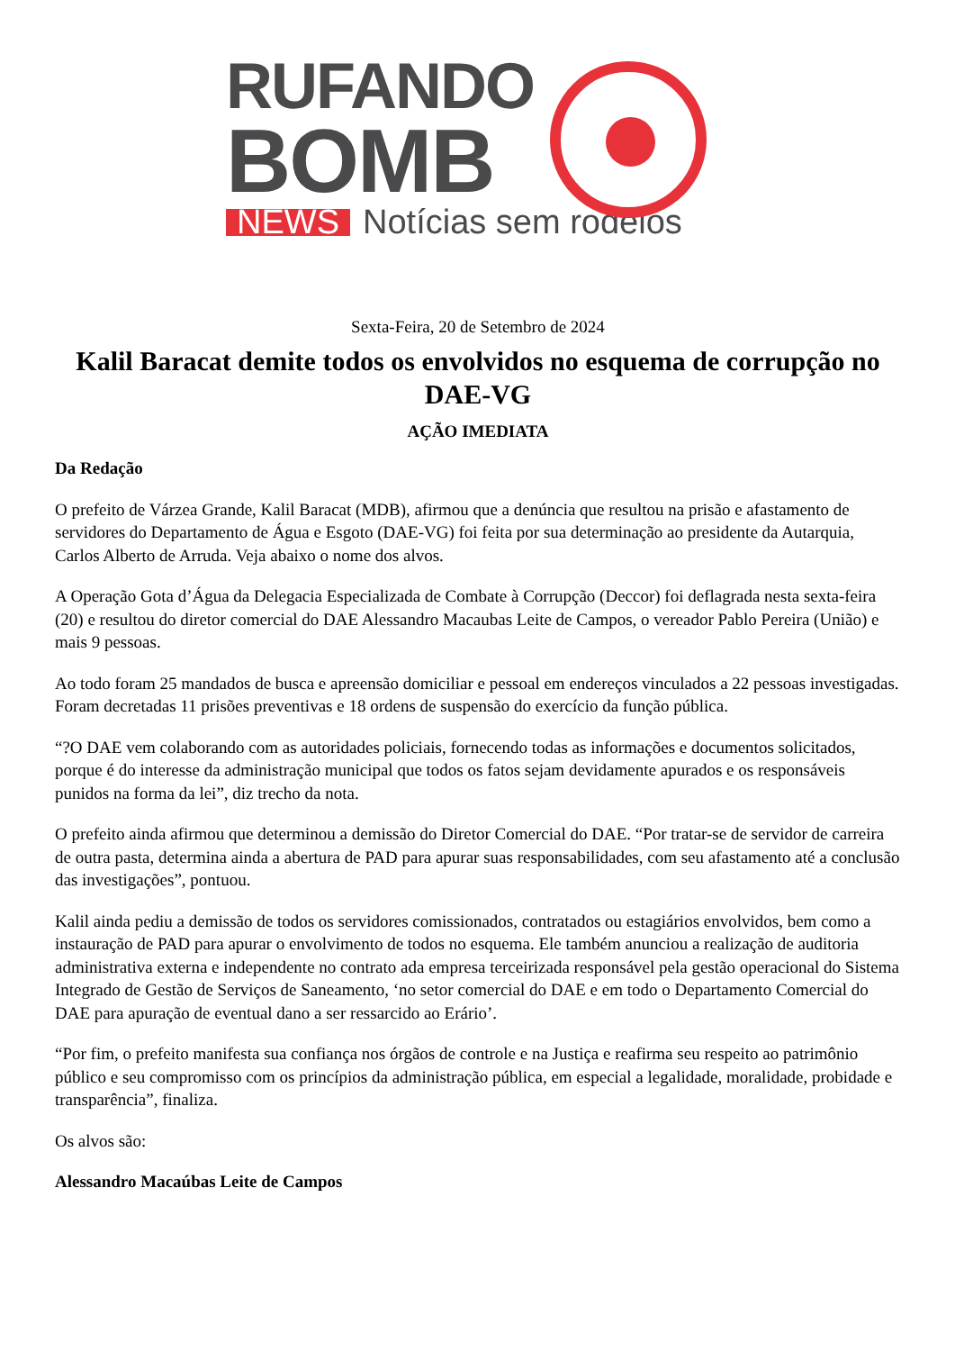RUFANDO
BOMB
NEWS Notícias sem rodeios
Sexta-Feira, 20 de Setembro de 2024
Kalil Baracat demite todos os envolvidos no esquema de corrupção no DAE-VG
AÇÃO IMEDIATA
Da Redação
O prefeito de Várzea Grande, Kalil Baracat (MDB), afirmou que a denúncia que resultou na prisão e afastamento de servidores do Departamento de Água e Esgoto (DAE-VG) foi feita por sua determinação ao presidente da Autarquia, Carlos Alberto de Arruda. Veja abaixo o nome dos alvos.
A Operação Gota d’Água da Delegacia Especializada de Combate à Corrupção (Deccor) foi deflagrada nesta sexta-feira (20) e resultou do diretor comercial do DAE Alessandro Macaubas Leite de Campos, o vereador Pablo Pereira (União) e mais 9 pessoas.
Ao todo foram 25 mandados de busca e apreensão domiciliar e pessoal em endereços vinculados a 22 pessoas investigadas. Foram decretadas 11 prisões preventivas e 18 ordens de suspensão do exercício da função pública.
“?O DAE vem colaborando com as autoridades policiais, fornecendo todas as informações e documentos solicitados, porque é do interesse da administração municipal que todos os fatos sejam devidamente apurados e os responsáveis punidos na forma da lei”, diz trecho da nota.
O prefeito ainda afirmou que determinou a demissão do Diretor Comercial do DAE. “Por tratar-se de servidor de carreira de outra pasta, determina ainda a abertura de PAD para apurar suas responsabilidades, com seu afastamento até a conclusão das investigações”, pontuou.
Kalil ainda pediu a demissão de todos os servidores comissionados, contratados ou estagiários envolvidos, bem como a instauração de PAD para apurar o envolvimento de todos no esquema. Ele também anunciou a realização de auditoria administrativa externa e independente no contrato ada empresa terceirizada responsável pela gestão operacional do Sistema Integrado de Gestão de Serviços de Saneamento, ‘no setor comercial do DAE e em todo o Departamento Comercial do DAE para apuração de eventual dano a ser ressarcido ao Erário’.
“Por fim, o prefeito manifesta sua confiança nos órgãos de controle e na Justiça e reafirma seu respeito ao patrimônio público e seu compromisso com os princípios da administração pública, em especial a legalidade, moralidade, probidade e transparência”, finaliza.
Os alvos são:
Alessandro Macaúbas Leite de Campos